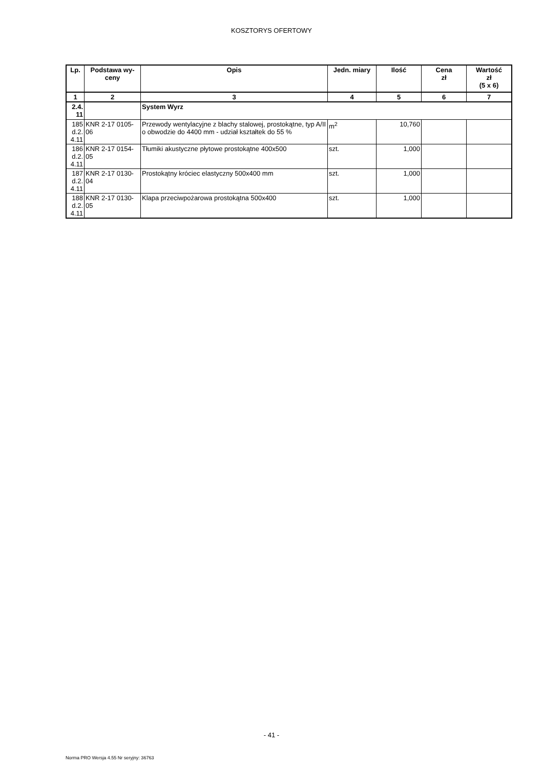KOSZTORYS OFERTOWY
| Lp. | Podstawa wy- ceny | Opis | Jedn. miary | Ilość | Cena zł | Wartość zł (5 x 6) |
| --- | --- | --- | --- | --- | --- | --- |
| 1 | 2 | 3 | 4 | 5 | 6 | 7 |
| 2.4. 11 | | System Wyrz | | | | |
| 185 d.2. 4.11 | KNR 2-17 0105- 06 | Przewody wentylacyjne z blachy stalowej, prostokątne, typ A/II o obwodzie do 4400 mm - udział kształtek do 55 % | m<sup>2</sup> | 10,760 | | |
| 186 d.2. 4.11 | KNR 2-17 0154- 05 | Tłumiki akustyczne płytowe prostokątne 400x500 | szt. | 1,000 | | |
| 187 d.2. 4.11 | KNR 2-17 0130- 04 | Prostokątny króciec elastyczny 500x400 mm | szt. | 1,000 | | |
| 188 d.2. 4.11 | KNR 2-17 0130- 05 | Klapa przeciwpożarowa prostokątna 500x400 | szt. | 1,000 | | |
- 41 -
Norma PRO Wersja 4.55 Nr seryjny: 36763